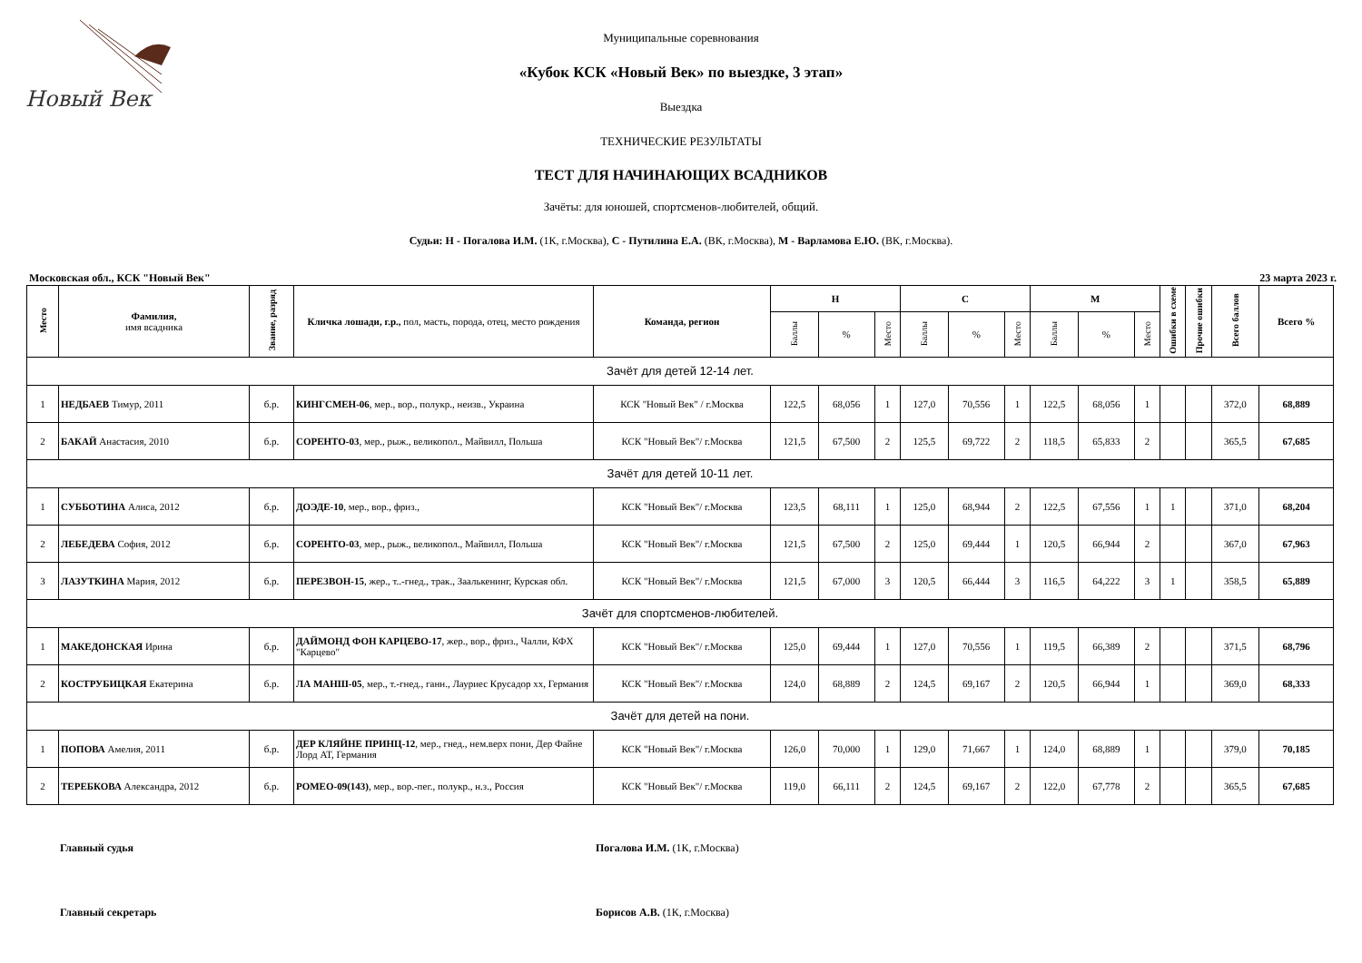Новый Век
Муниципальные соревнования
«Кубок КСК «Новый Век» по выездке, 3 этап»
Выездка
ТЕХНИЧЕСКИЕ РЕЗУЛЬТАТЫ
ТЕСТ ДЛЯ НАЧИНАЮЩИХ ВСАДНИКОВ
Зачёты: для юношей, спортсменов-любителей, общий.
Судьи: Н - Погалова И.М. (1К, г.Москва), С - Путилина Е.А. (ВК, г.Москва), М - Варламова Е.Ю. (ВК, г.Москва).
Московская обл., КСК "Новый Век" 23 марта 2023 г.
| Место | Фамилия, имя всадника | Звание, разряд | Кличка лошади, г.р., пол, масть, порода, отец, место рождения | Команда, регион | Н | | | С | | | М | | | Ошибки в схеме | Прочие ошибки | Всего баллов | Всего % |
| --- | --- | --- | --- | --- | --- | --- | --- | --- | --- | --- | --- | --- | --- | --- | --- | --- | --- |
| | | | | | Баллы | % | Место | Баллы | % | Место | Баллы | % | Место | | | | |
| Зачёт для детей 12-14 лет. | | | | | | | | | | | | | | | | | |
| 1 | НЕДБАЕВ Тимур, 2011 | б.р. | КИНГСМЕН-06 , мер., вор., полукр., неизв., Украина | КСК "Новый Век" / г.Москва | 122,5 | 68,056 | 1 | 127,0 | 70,556 | 1 | 122,5 | 68,056 | 1 | | | 372,0 | 68,889 |
| 2 | БАКАЙ Анастасия, 2010 | б.р. | СОРЕНТО-03 , мер., рыж., великопол., Майвилл, Польша | КСК "Новый Век"/ г.Москва | 121,5 | 67,500 | 2 | 125,5 | 69,722 | 2 | 118,5 | 65,833 | 2 | | | 365,5 | 67,685 |
| Зачёт для детей 10-11 лет. | | | | | | | | | | | | | | | | | |
| 1 | СУББОТИНА Алиса, 2012 | б.р. | ДОЭДЕ-10 , мер., вор., фриз., | КСК "Новый Век"/ г.Москва | 123,5 | 68,111 | 1 | 125,0 | 68,944 | 2 | 122,5 | 67,556 | 1 | 1 | | 371,0 | 68,204 |
| 2 | ЛЕБЕДЕВА София, 2012 | б.р. | СОРЕНТО-03 , мер., рыж., великопол., Майвилл, Польша | КСК "Новый Век"/ г.Москва | 121,5 | 67,500 | 2 | 125,0 | 69,444 | 1 | 120,5 | 66,944 | 2 | | | 367,0 | 67,963 |
| 3 | ЛАЗУТКИНА Мария, 2012 | б.р. | ПЕРЕЗВОН-15 , жер., т..-гнед., трак., Заалькенинг, Курская обл. | КСК "Новый Век"/ г.Москва | 121,5 | 67,000 | 3 | 120,5 | 66,444 | 3 | 116,5 | 64,222 | 3 | 1 | | 358,5 | 65,889 |
| Зачёт для спортсменов-любителей. | | | | | | | | | | | | | | | | | |
| 1 | МАКЕДОНСКАЯ Ирина | б.р. | ДАЙМОНД ФОН КАРЦЕВО-17 , жер., вор., фриз., Чалли, КФХ "Карцево" | КСК "Новый Век"/ г.Москва | 125,0 | 69,444 | 1 | 127,0 | 70,556 | 1 | 119,5 | 66,389 | 2 | | | 371,5 | 68,796 |
| 2 | КОСТРУБИЦКАЯ Екатерина | б.р. | ЛА МАНШ-05 , мер., т.-гнед., ганн., Лауриес Крусадор хх, Германия | КСК "Новый Век"/ г.Москва | 124,0 | 68,889 | 2 | 124,5 | 69,167 | 2 | 120,5 | 66,944 | 1 | | | 369,0 | 68,333 |
| Зачёт для детей на пони. | | | | | | | | | | | | | | | | | |
| 1 | ПОПОВА Амелия, 2011 | б.р. | ДЕР КЛЯЙНЕ ПРИНЦ-12 , мер., гнед., нем.верх пони, Дер Файне Лорд АТ, Германия | КСК "Новый Век"/ г.Москва | 126,0 | 70,000 | 1 | 129,0 | 71,667 | 1 | 124,0 | 68,889 | 1 | | | 379,0 | 70,185 |
| 2 | ТЕРЕБКОВА Александра, 2012 | б.р. | РОМЕО-09(143) , мер., вор.-пег., полукр., н.з., Россия | КСК "Новый Век"/ г.Москва | 119,0 | 66,111 | 2 | 124,5 | 69,167 | 2 | 122,0 | 67,778 | 2 | | | 365,5 | 67,685 |
Главный судья Погалова И.М. (1К, г.Москва)
Главный секретарь Борисов А.В. (1К, г.Москва)